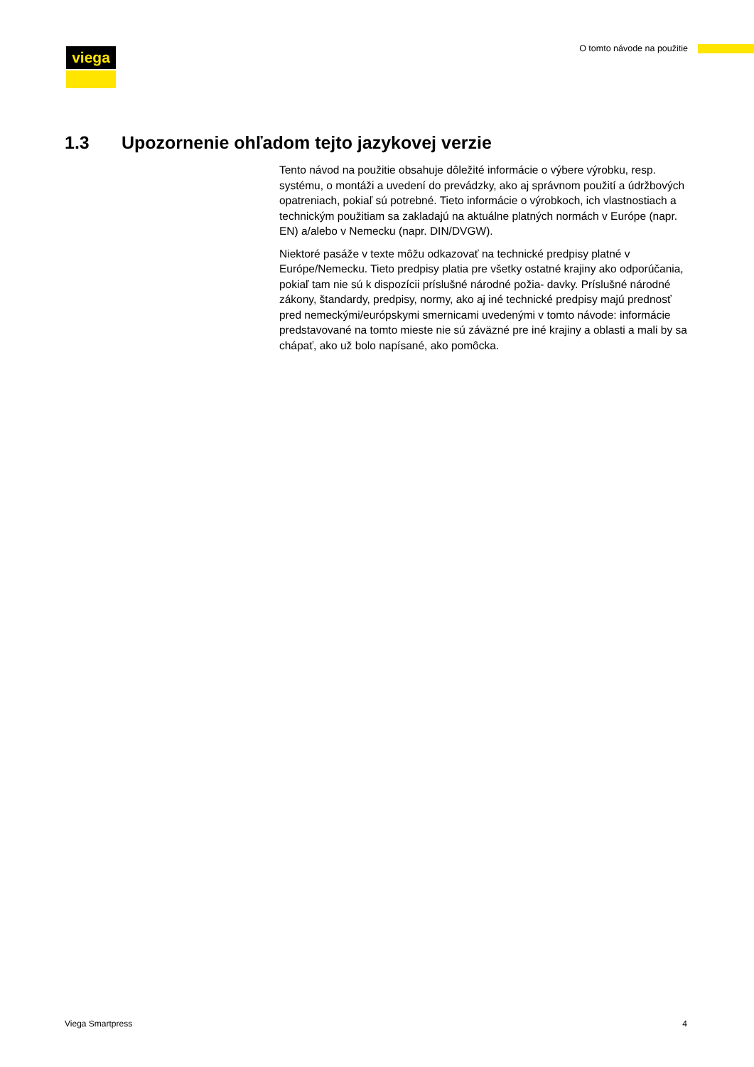viega O tomto návode na použitie
1.3 Upozornenie ohľadom tejto jazykovej verzie
Tento návod na použitie obsahuje dôležité informácie o výbere výrobku, resp. systému, o montáži a uvedení do prevádzky, ako aj správnom použití a údržbových opatreniach, pokiaľ sú potrebné. Tieto informácie o výrobkoch, ich vlastnostiach a technickým použitiam sa zakladajú na aktuálne platných normách v Európe (napr. EN) a/alebo v Nemecku (napr. DIN/DVGW).
Niektoré pasáže v texte môžu odkazovať na technické predpisy platné v Európe/Nemecku. Tieto predpisy platia pre všetky ostatné krajiny ako odporúčania, pokiaľ tam nie sú k dispozícii príslušné národné požia- davky. Príslušné národné zákony, štandardy, predpisy, normy, ako aj iné technické predpisy majú prednosť pred nemeckými/európskymi smernicami uvedenými v tomto návode: informácie predstavované na tomto mieste nie sú záväzné pre iné krajiny a oblasti a mali by sa chápať, ako už bolo napísané, ako pomôcka.
Viega Smartpress 4